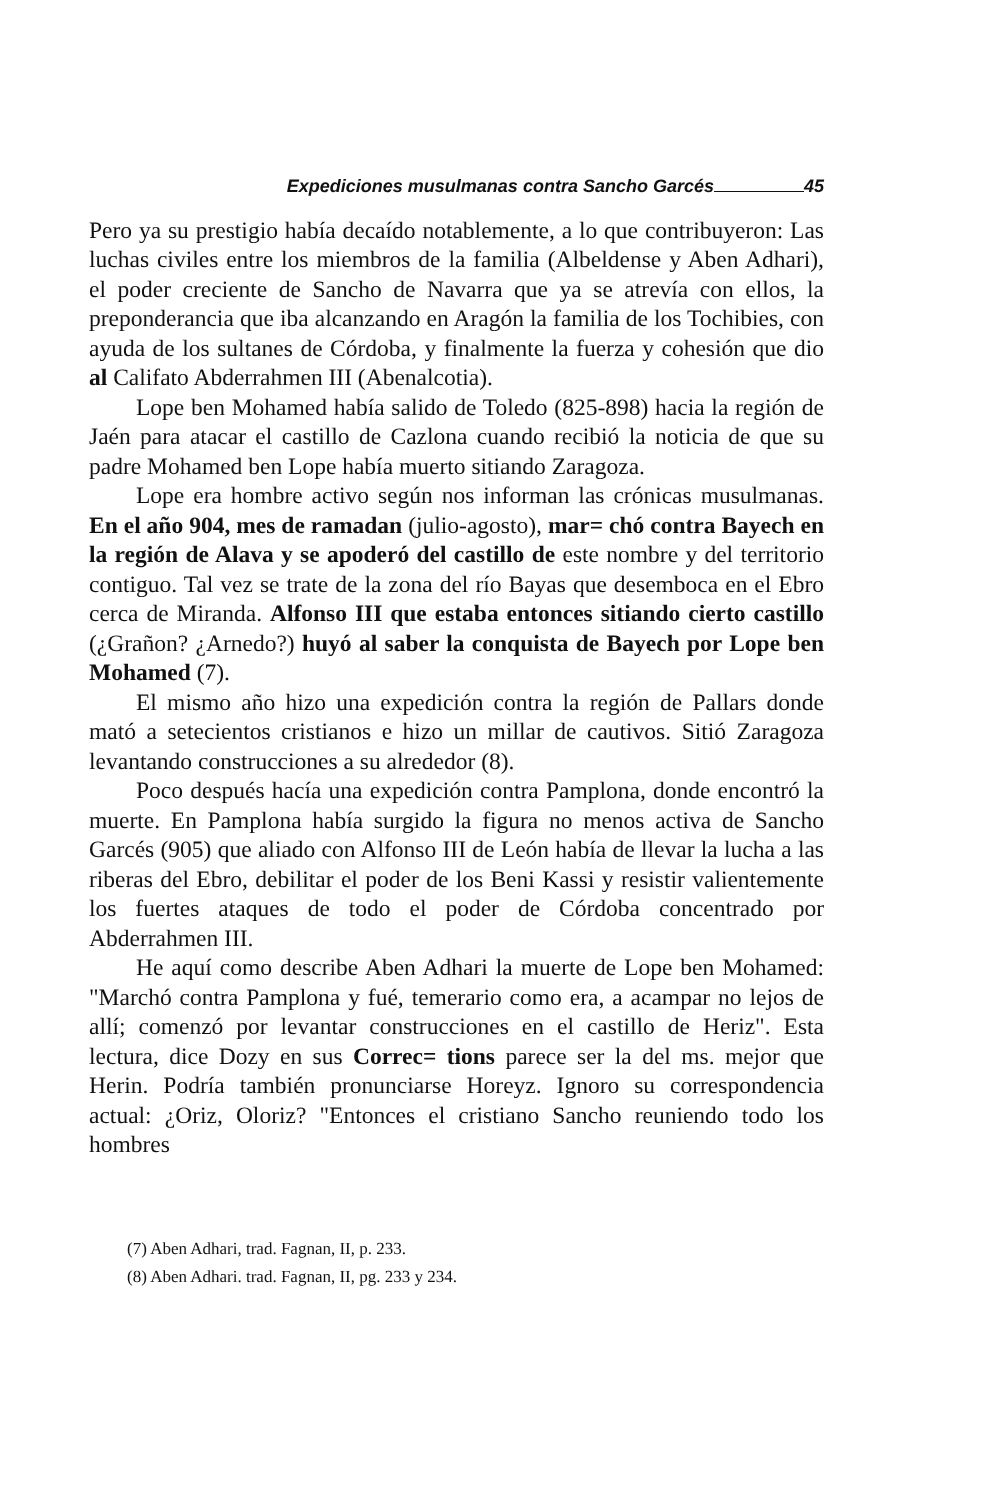Expediciones musulmanas contra Sancho Garcés 45
Pero ya su prestigio había decaído notablemente, a lo que contribuyeron: Las luchas civiles entre los miembros de la familia (Albeldense y Aben Adhari), el poder creciente de Sancho de Navarra que ya se atrevía con ellos, la preponderancia que iba alcanzando en Aragón la familia de los Tochibies, con ayuda de los sultanes de Córdoba, y finalmente la fuerza y cohesión que dio al Califato Abderrahmen III (Abenalcotia).
Lope ben Mohamed había salido de Toledo (825-898) hacia la región de Jaén para atacar el castillo de Cazlona cuando recibió la noticia de que su padre Mohamed ben Lope había muerto sitiando Zaragoza.
Lope era hombre activo según nos informan las crónicas musulmanas. En el año 904, mes de ramadan (julio-agosto), mar= chó contra Bayech en la región de Alava y se apoderó del castillo de este nombre y del territorio contiguo. Tal vez se trate de la zona del río Bayas que desemboca en el Ebro cerca de Miranda. Alfonso III que estaba entonces sitiando cierto castillo (¿Grañon? ¿Arnedo?) huyó al saber la conquista de Bayech por Lope ben Mohamed (7).
El mismo año hizo una expedición contra la región de Pallars donde mató a setecientos cristianos e hizo un millar de cautivos. Sitió Zaragoza levantando construcciones a su alrededor (8).
Poco después hacía una expedición contra Pamplona, donde encontró la muerte. En Pamplona había surgido la figura no menos activa de Sancho Garcés (905) que aliado con Alfonso III de León había de llevar la lucha a las riberas del Ebro, debilitar el poder de los Beni Kassi y resistir valientemente los fuertes ataques de todo el poder de Córdoba concentrado por Abderrahmen III.
He aquí como describe Aben Adhari la muerte de Lope ben Mohamed: "Marchó contra Pamplona y fué, temerario como era, a acampar no lejos de allí; comenzó por levantar construcciones en el castillo de Heriz". Esta lectura, dice Dozy en sus Correc= tions parece ser la del ms. mejor que Herin. Podría también pronunciarse Horeyz. Ignoro su correspondencia actual: ¿Oriz, Oloriz? "Entonces el cristiano Sancho reuniendo todo los hombres
(7) Aben Adhari, trad. Fagnan, II, p. 233.
(8) Aben Adhari. trad. Fagnan, II, pg. 233 y 234.